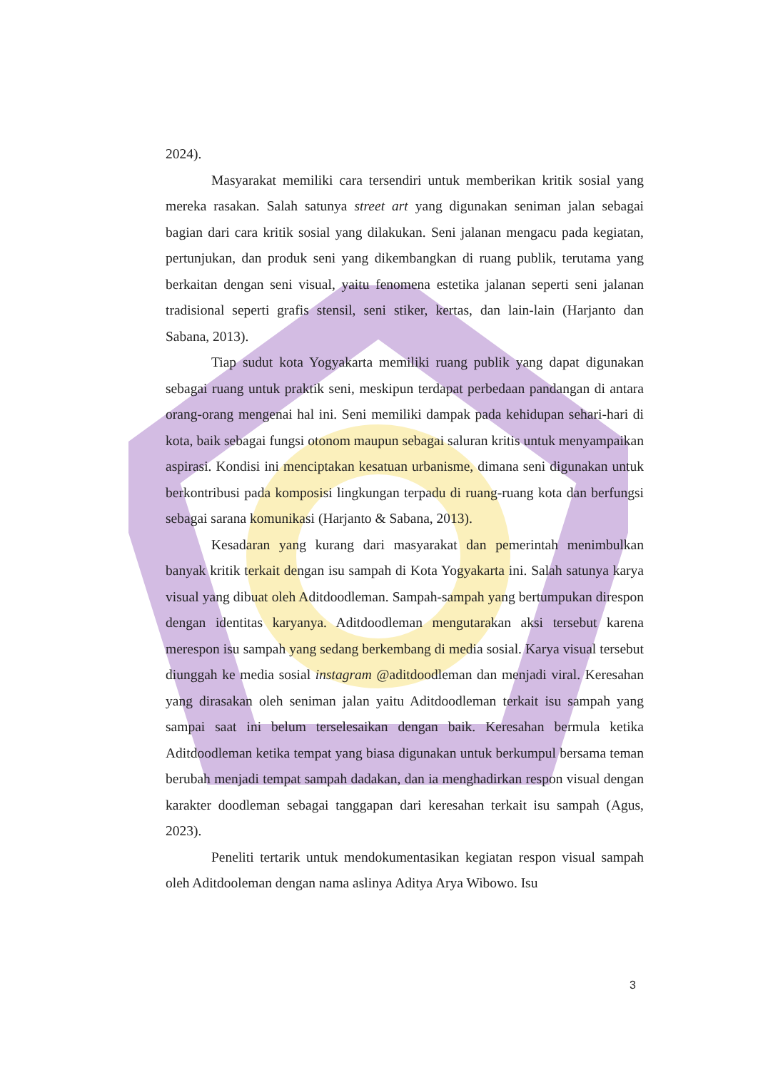2024).
Masyarakat memiliki cara tersendiri untuk memberikan kritik sosial yang mereka rasakan. Salah satunya street art yang digunakan seniman jalan sebagai bagian dari cara kritik sosial yang dilakukan. Seni jalanan mengacu pada kegiatan, pertunjukan, dan produk seni yang dikembangkan di ruang publik, terutama yang berkaitan dengan seni visual, yaitu fenomena estetika jalanan seperti seni jalanan tradisional seperti grafis stensil, seni stiker, kertas, dan lain-lain (Harjanto dan Sabana, 2013).
Tiap sudut kota Yogyakarta memiliki ruang publik yang dapat digunakan sebagai ruang untuk praktik seni, meskipun terdapat perbedaan pandangan di antara orang-orang mengenai hal ini. Seni memiliki dampak pada kehidupan sehari-hari di kota, baik sebagai fungsi otonom maupun sebagai saluran kritis untuk menyampaikan aspirasi. Kondisi ini menciptakan kesatuan urbanisme, dimana seni digunakan untuk berkontribusi pada komposisi lingkungan terpadu di ruang-ruang kota dan berfungsi sebagai sarana komunikasi (Harjanto & Sabana, 2013).
Kesadaran yang kurang dari masyarakat dan pemerintah menimbulkan banyak kritik terkait dengan isu sampah di Kota Yogyakarta ini. Salah satunya karya visual yang dibuat oleh Aditdoodleman. Sampah-sampah yang bertumpukan direspon dengan identitas karyanya. Aditdoodleman mengutarakan aksi tersebut karena merespon isu sampah yang sedang berkembang di media sosial. Karya visual tersebut diunggah ke media sosial instagram @aditdoodleman dan menjadi viral. Keresahan yang dirasakan oleh seniman jalan yaitu Aditdoodleman terkait isu sampah yang sampai saat ini belum terselesaikan dengan baik. Keresahan bermula ketika Aditdoodleman ketika tempat yang biasa digunakan untuk berkumpul bersama teman berubah menjadi tempat sampah dadakan, dan ia menghadirkan respon visual dengan karakter doodleman sebagai tanggapan dari keresahan terkait isu sampah (Agus, 2023).
Peneliti tertarik untuk mendokumentasikan kegiatan respon visual sampah oleh Aditdooleman dengan nama aslinya Aditya Arya Wibowo. Isu
3